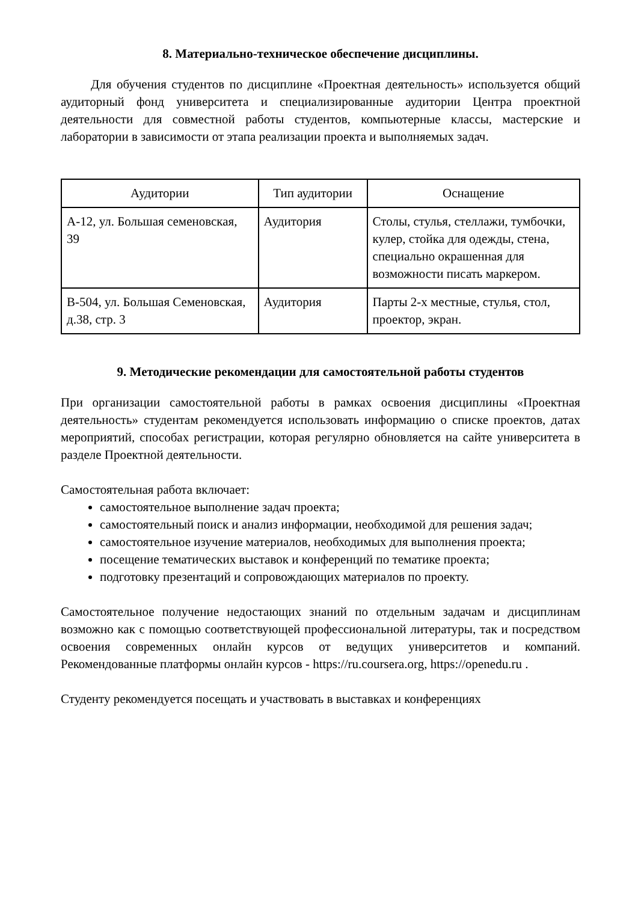8. Материально-техническое обеспечение дисциплины.
Для обучения студентов по дисциплине «Проектная деятельность» используется общий аудиторный фонд университета и специализированные аудитории Центра проектной деятельности для совместной работы студентов, компьютерные классы, мастерские и лаборатории в зависимости от этапа реализации проекта и выполняемых задач.
| Аудитории | Тип аудитории | Оснащение |
| --- | --- | --- |
| А-12, ул. Большая семеновская, 39 | Аудитория | Столы, стулья, стеллажи, тумбочки, кулер, стойка для одежды, стена, специально окрашенная для возможности писать маркером. |
| В-504, ул. Большая Семеновская, д.38, стр. 3 | Аудитория | Парты 2-х местные, стулья, стол, проектор, экран. |
9. Методические рекомендации для самостоятельной работы студентов
При организации самостоятельной работы в рамках освоения дисциплины «Проектная деятельность» студентам рекомендуется использовать информацию о списке проектов, датах мероприятий, способах регистрации, которая регулярно обновляется на сайте университета в разделе Проектной деятельности.
Самостоятельная работа включает:
самостоятельное выполнение задач проекта;
самостоятельный поиск и анализ информации, необходимой для решения задач;
самостоятельное изучение материалов, необходимых для выполнения проекта;
посещение тематических выставок и конференций по тематике проекта;
подготовку презентаций и сопровождающих материалов по проекту.
Самостоятельное получение недостающих знаний по отдельным задачам и дисциплинам возможно как с помощью соответствующей профессиональной литературы, так и посредством освоения современных онлайн курсов от ведущих университетов и компаний. Рекомендованные платформы онлайн курсов - https://ru.coursera.org, https://openedu.ru .
Студенту рекомендуется посещать и участвовать в выставках и конференциях